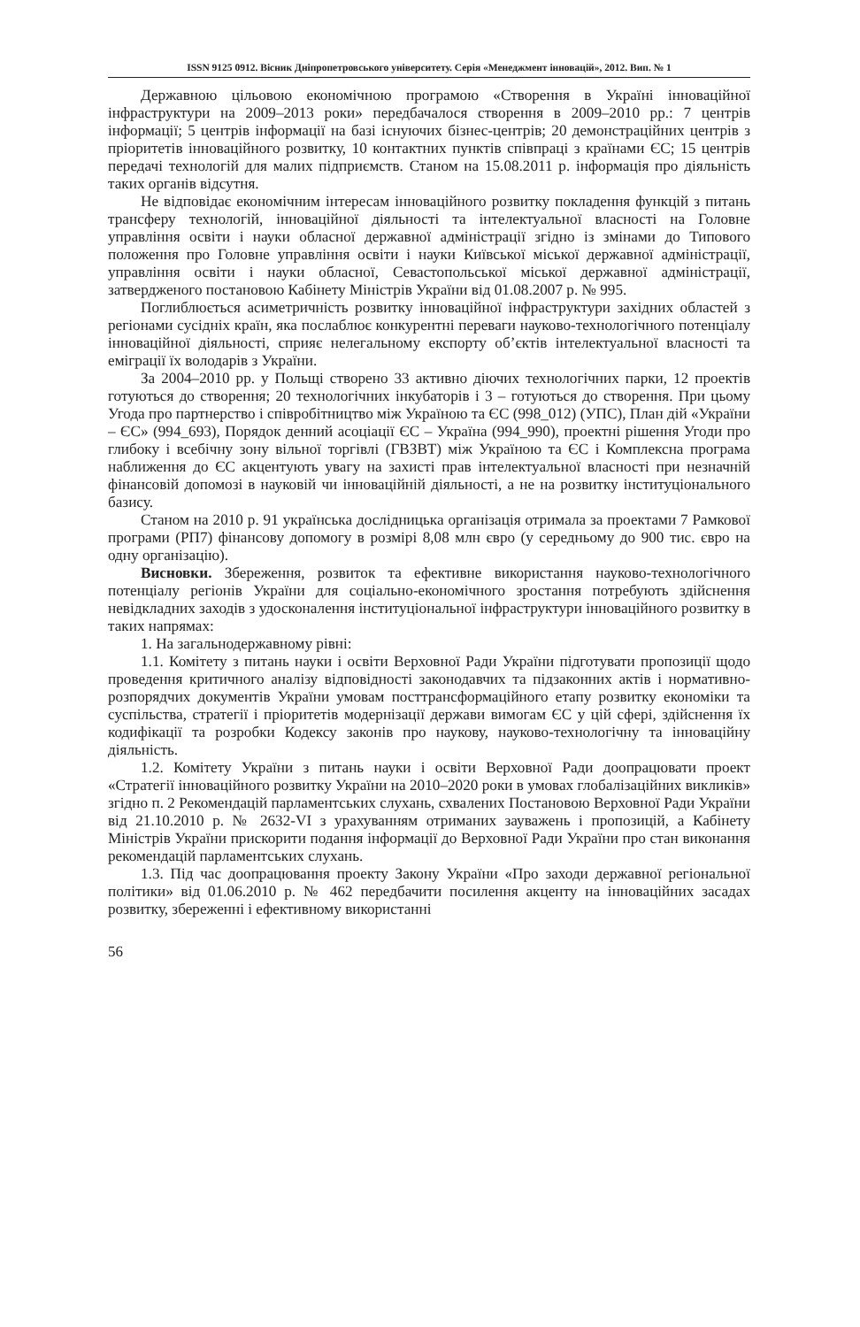ISSN 9125 0912. Вісник Дніпропетровського університету. Серія «Менеджмент інновацій», 2012. Вип. № 1
Державною цільовою економічною програмою «Створення в Україні інноваційної інфраструктури на 2009–2013 роки» передбачалося створення в 2009–2010 рр.: 7 центрів інформації; 5 центрів інформації на базі існуючих бізнес-центрів; 20 демонстраційних центрів з пріоритетів інноваційного розвитку, 10 контактних пунктів співпраці з країнами ЄС; 15 центрів передачі технологій для малих підприємств. Станом на 15.08.2011 р. інформація про діяльність таких органів відсутня.
Не відповідає економічним інтересам інноваційного розвитку покладення функцій з питань трансферу технологій, інноваційної діяльності та інтелектуальної власності на Головне управління освіти і науки обласної державної адміністрації згідно із змінами до Типового положення про Головне управління освіти і науки Київської міської державної адміністрації, управління освіти і науки обласної, Севастопольської міської державної адміністрації, затвердженого постановою Кабінету Міністрів України від 01.08.2007 р. № 995.
Поглиблюється асиметричність розвитку інноваційної інфраструктури західних областей з регіонами сусідніх країн, яка послаблює конкурентні переваги науково-технологічного потенціалу інноваційної діяльності, сприяє нелегальному експорту об’єктів інтелектуальної власності та еміграції їх володарів з України.
За 2004–2010 рр. у Польщі створено 33 активно діючих технологічних парки, 12 проектів готуються до створення; 20 технологічних інкубаторів і 3 – готуються до створення. При цьому Угода про партнерство і співробітництво між Україною та ЄС (998_012) (УПС), План дій «України – ЄС» (994_693), Порядок денний асоціації ЄС – Україна (994_990), проектні рішення Угоди про глибоку і всебічну зону вільної торгівлі (ГВЗВТ) між Україною та ЄС і Комплексна програма наближення до ЄС акцентують увагу на захисті прав інтелектуальної власності при незначній фінансовій допомозі в науковій чи інноваційній діяльності, а не на розвитку інституціонального базису.
Станом на 2010 р. 91 українська дослідницька організація отримала за проектами 7 Рамкової програми (РП7) фінансову допомогу в розмірі 8,08 млн євро (у середньому до 900 тис. євро на одну організацію).
Висновки. Збереження, розвиток та ефективне використання науково-технологічного потенціалу регіонів України для соціально-економічного зростання потребують здійснення невідкладних заходів з удосконалення інституціональної інфраструктури інноваційного розвитку в таких напрямах:
1. На загальнодержавному рівні:
1.1. Комітету з питань науки і освіти Верховної Ради України підготувати пропозиції щодо проведення критичного аналізу відповідності законодавчих та підзаконних актів і нормативно-розпорядчих документів України умовам посттрансформаційного етапу розвитку економіки та суспільства, стратегії і пріоритетів модернізації держави вимогам ЄС у цій сфері, здійснення їх кодифікації та розробки Кодексу законів про наукову, науково-технологічну та інноваційну діяльність.
1.2. Комітету України з питань науки і освіти Верховної Ради доопрацювати проект «Стратегії інноваційного розвитку України на 2010–2020 роки в умовах глобалізаційних викликів» згідно п. 2 Рекомендацій парламентських слухань, схвалених Постановою Верховної Ради України від 21.10.2010 р. № 2632-VI з урахуванням отриманих зауважень і пропозицій, а Кабінету Міністрів України прискорити подання інформації до Верховної Ради України про стан виконання рекомендацій парламентських слухань.
1.3. Під час доопрацювання проекту Закону України «Про заходи державної регіональної політики» від 01.06.2010 р. № 462 передбачити посилення акценту на інноваційних засадах розвитку, збереженні і ефективному використанні
56